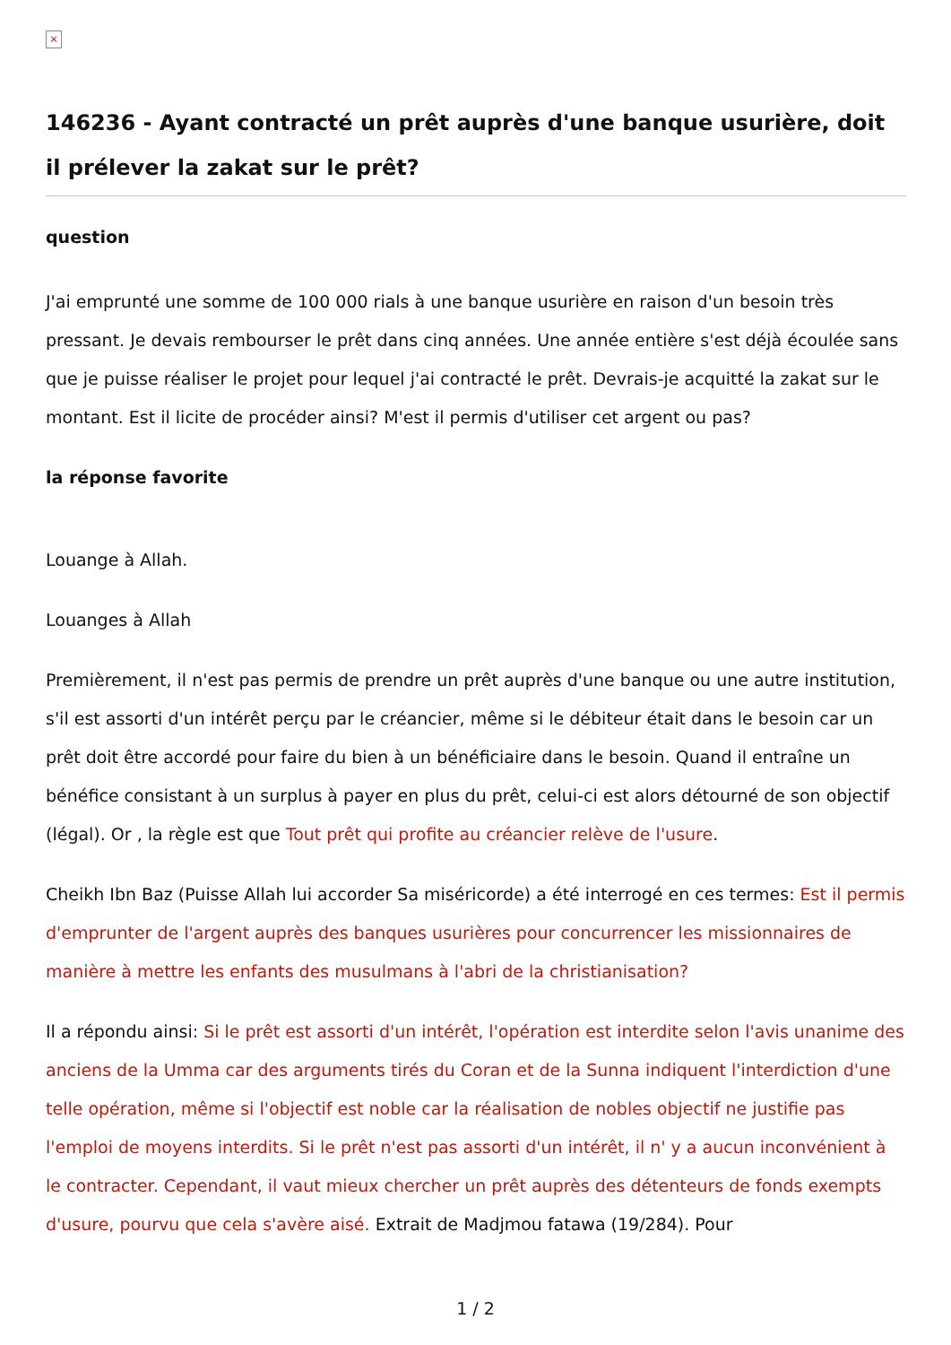×
146236 - Ayant contracté un prêt auprès d'une banque usurière, doit il prélever la zakat sur le prêt?
question
J'ai emprunté une somme de 100 000 rials à une banque usurière en raison d'un besoin très pressant. Je devais rembourser le prêt dans cinq années. Une année entière s'est déjà écoulée sans que je puisse réaliser le projet pour lequel j'ai contracté le prêt. Devrais-je acquitté la zakat sur le montant. Est il licite de procéder ainsi? M'est il permis d'utiliser cet argent ou pas?
la réponse favorite
Louange à Allah.
Louanges à Allah
Premièrement, il n'est pas permis de prendre un prêt auprès d'une banque ou une autre institution, s'il est assorti d'un intérêt perçu par le créancier, même si le débiteur était dans le besoin car un prêt doit être accordé pour faire du bien à un bénéficiaire dans le besoin. Quand il entraîne un bénéfice consistant à un surplus à payer en plus du prêt, celui-ci est alors détourné de son objectif (légal). Or , la règle est que Tout prêt qui profite au créancier relève de l'usure.
Cheikh Ibn Baz (Puisse Allah lui accorder Sa miséricorde) a été interrogé en ces termes: Est il permis d'emprunter de l'argent auprès des banques usurières pour concurrencer les missionnaires de manière à mettre les enfants des musulmans à l'abri de la christianisation?
Il a répondu ainsi: Si le prêt est assorti d'un intérêt, l'opération est interdite selon l'avis unanime des anciens de la Umma car des arguments tirés du Coran et de la Sunna indiquent l'interdiction d'une telle opération, même si l'objectif est noble car la réalisation de nobles objectif ne justifie pas l'emploi de moyens interdits. Si le prêt n'est pas assorti d'un intérêt, il n' y a aucun inconvénient à le contracter. Cependant, il vaut mieux chercher un prêt auprès des détenteurs de fonds exempts d'usure, pourvu que cela s'avère aisé. Extrait de Madjmou fatawa (19/284). Pour
1 / 2